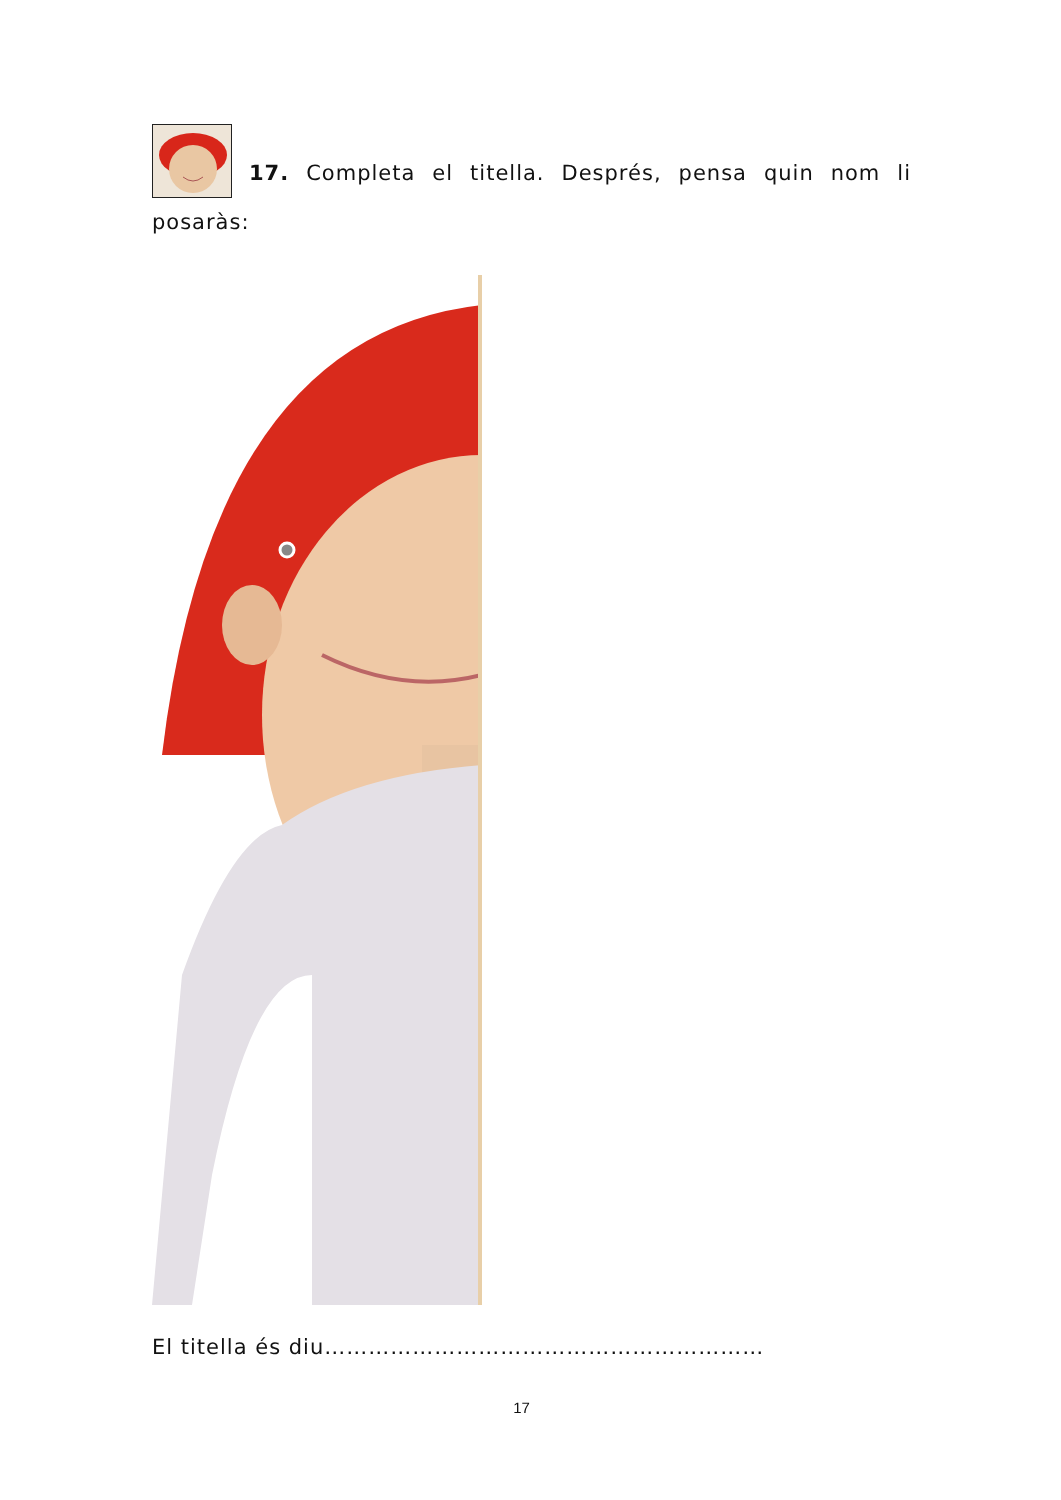17. Completa el titella. Després, pensa quin nom li posaràs:
El titella és diu……………………………………………………
17